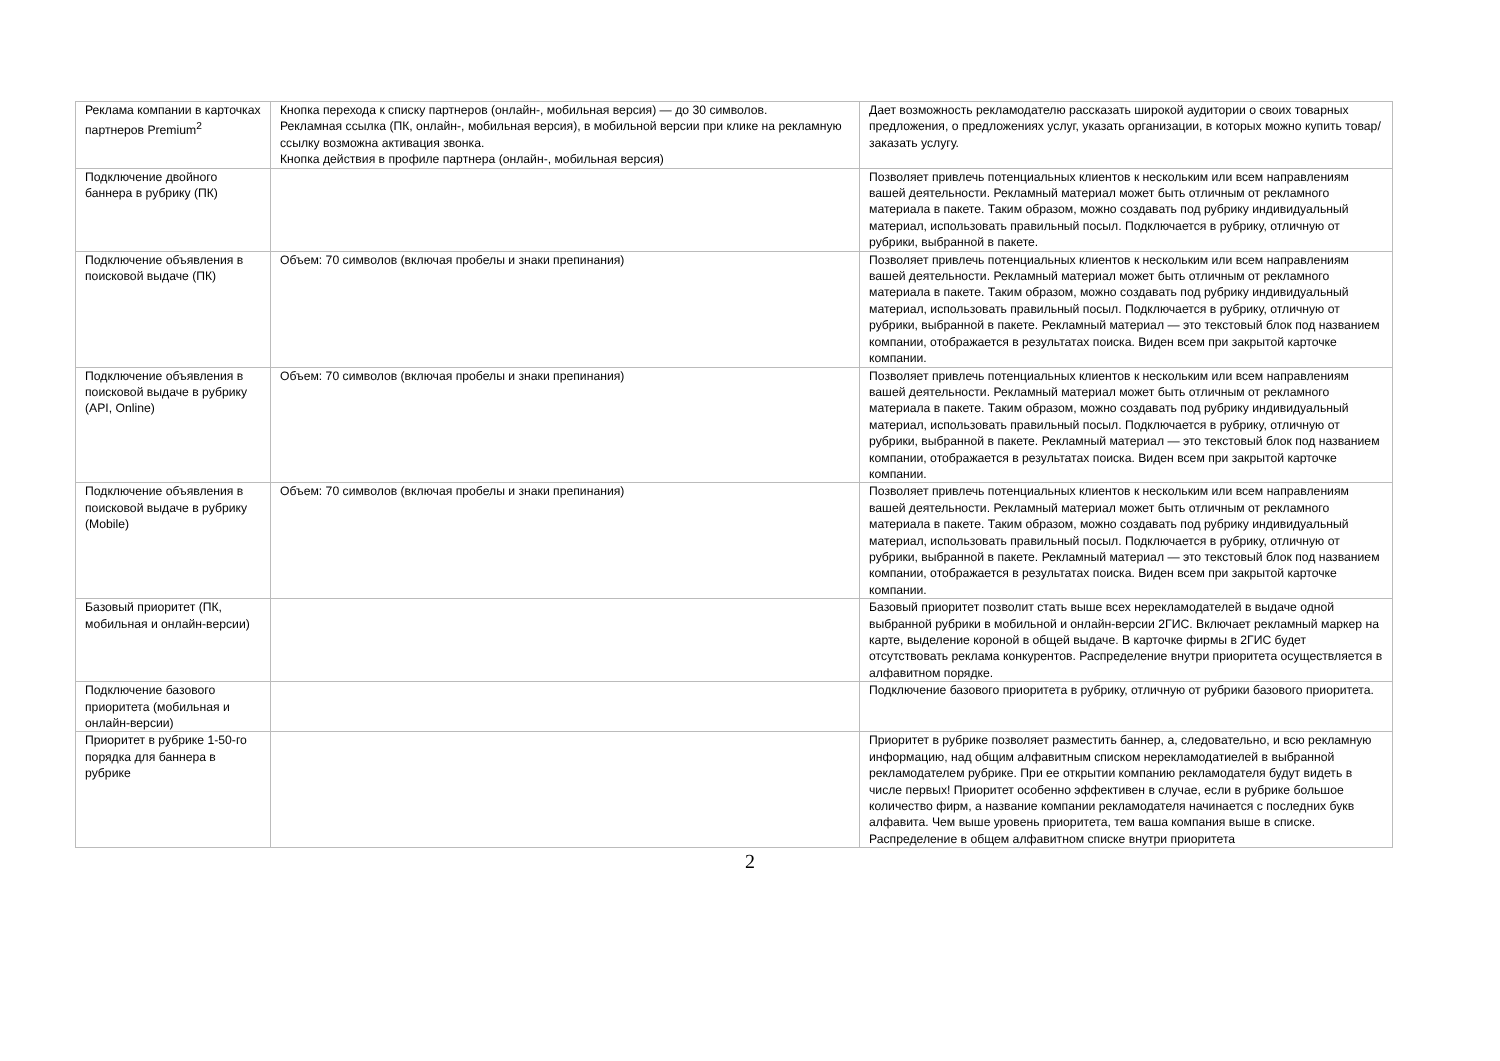| Реклама компании в карточках партнеров Premium<sup>2</sup> | Кнопка перехода к списку партнеров (онлайн-, мобильная версия) — до 30 символов. Рекламная ссылка (ПК, онлайн-, мобильная версия), в мобильной версии при клике на рекламную ссылку возможна активация звонка. Кнопка действия в профиле партнера (онлайн-, мобильная версия) | Дает возможность рекламодателю рассказать широкой аудитории о своих товарных предложения, о предложениях услуг, указать организации, в которых можно купить товар/заказать услугу. |
| Подключение двойного баннера в рубрику (ПК) | | Позволяет привлечь потенциальных клиентов к нескольким или всем направлениям вашей деятельности. Рекламный материал может быть отличным от рекламного материала в пакете. Таким образом, можно создавать под рубрику индивидуальный материал, использовать правильный посыл. Подключается в рубрику, отличную от рубрики, выбранной в пакете. |
| Подключение объявления в поисковой выдаче (ПК) | Объем: 70 символов (включая пробелы и знаки препинания) | Позволяет привлечь потенциальных клиентов к нескольким или всем направлениям вашей деятельности. Рекламный материал может быть отличным от рекламного материала в пакете. Таким образом, можно создавать под рубрику индивидуальный материал, использовать правильный посыл. Подключается в рубрику, отличную от рубрики, выбранной в пакете. Рекламный материал — это текстовый блок под названием компании, отображается в результатах поиска. Виден всем при закрытой карточке компании. |
| Подключение объявления в поисковой выдаче в рубрику (API, Online) | Объем: 70 символов (включая пробелы и знаки препинания) | Позволяет привлечь потенциальных клиентов к нескольким или всем направлениям вашей деятельности. Рекламный материал может быть отличным от рекламного материала в пакете. Таким образом, можно создавать под рубрику индивидуальный материал, использовать правильный посыл. Подключается в рубрику, отличную от рубрики, выбранной в пакете. Рекламный материал — это текстовый блок под названием компании, отображается в результатах поиска. Виден всем при закрытой карточке компании. |
| Подключение объявления в поисковой выдаче в рубрику (Mobile) | Объем: 70 символов (включая пробелы и знаки препинания) | Позволяет привлечь потенциальных клиентов к нескольким или всем направлениям вашей деятельности. Рекламный материал может быть отличным от рекламного материала в пакете. Таким образом, можно создавать под рубрику индивидуальный материал, использовать правильный посыл. Подключается в рубрику, отличную от рубрики, выбранной в пакете. Рекламный материал — это текстовый блок под названием компании, отображается в результатах поиска. Виден всем при закрытой карточке компании. |
| Базовый приоритет (ПК, мобильная и онлайн-версии) | | Базовый приоритет позволит стать выше всех нерекламодателей в выдаче одной выбранной рубрики в мобильной и онлайн-версии 2ГИС. Включает рекламный маркер на карте, выделение короной в общей выдаче. В карточке фирмы в 2ГИС будет отсутствовать реклама конкурентов. Распределение внутри приоритета осуществляется в алфавитном порядке. |
| Подключение базового приоритета (мобильная и онлайн-версии) | | Подключение базового приоритета в рубрику, отличную от рубрики базового приоритета. |
| Приоритет в рубрике 1-50-го порядка для баннера в рубрике | | Приоритет в рубрике позволяет разместить баннер, а, следовательно, и всю рекламную информацию, над общим алфавитным списком нерекламодатиелей в выбранной рекламодателем рубрике. При ее открытии компанию рекламодателя будут видеть в числе первых! Приоритет особенно эффективен в случае, если в рубрике большое количество фирм, а название компании рекламодателя начинается с последних букв алфавита. Чем выше уровень приоритета, тем ваша компания выше в списке. Распределение в общем алфавитном списке внутри приоритета |
2